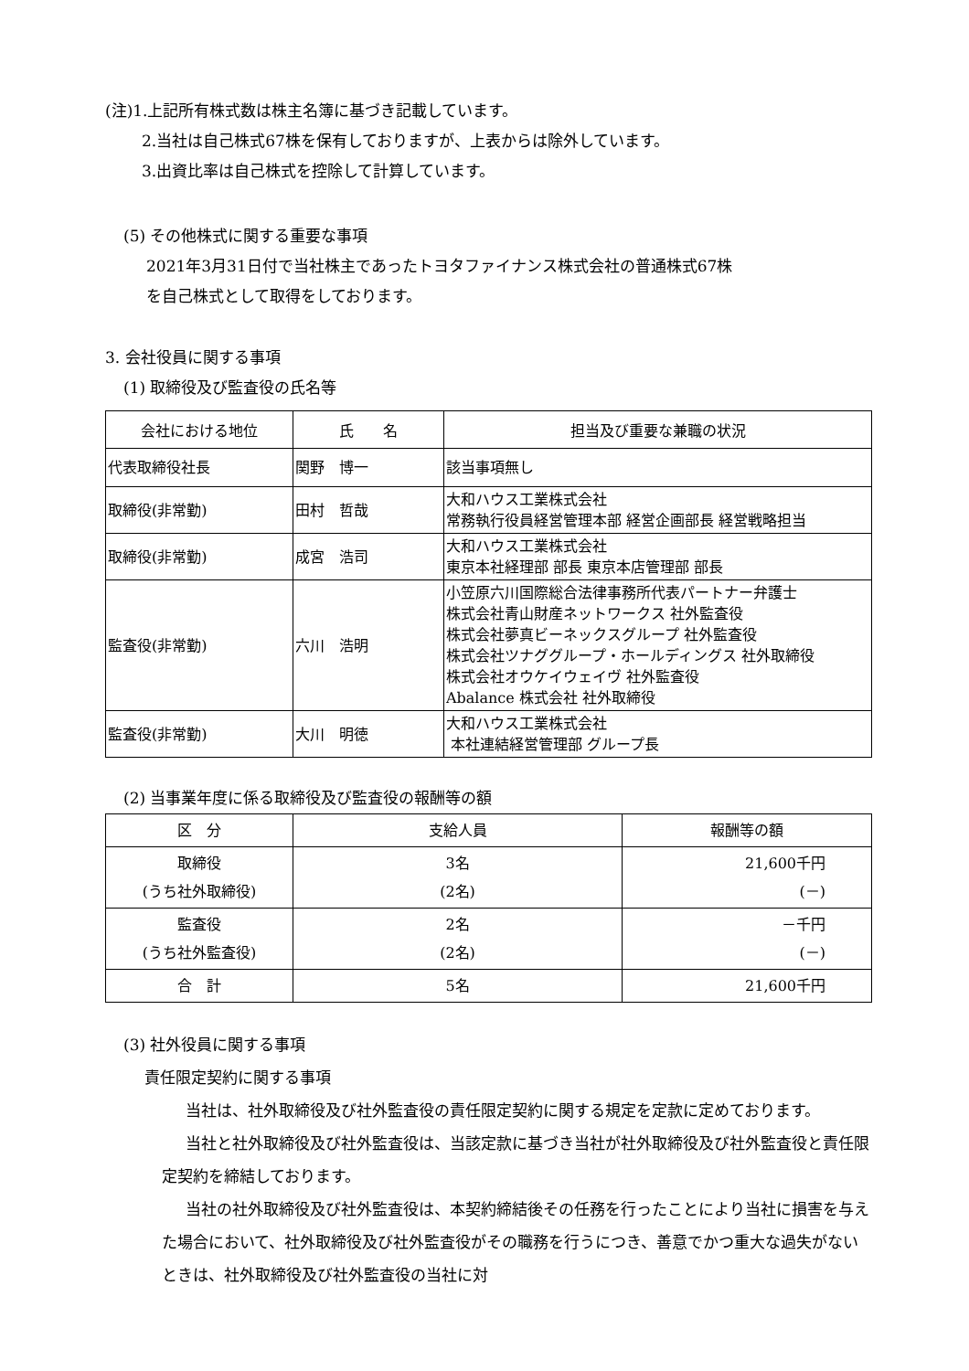(注)1.上記所有株式数は株主名簿に基づき記載しています。
2.当社は自己株式67株を保有しておりますが、上表からは除外しています。
3.出資比率は自己株式を控除して計算しています。
(5) その他株式に関する重要な事項
2021年3月31日付で当社株主であったトヨタファイナンス株式会社の普通株式67株
を自己株式として取得をしております。
3. 会社役員に関する事項
(1) 取締役及び監査役の氏名等
| 会社における地位 | 氏 名 | 担当及び重要な兼職の状況 |
| --- | --- | --- |
| 代表取締役社長 | 関野 博一 | 該当事項無し |
| 取締役(非常勤) | 田村 哲哉 | 大和ハウス工業株式会社 常務執行役員経営管理本部 経営企画部長 経営戦略担当 |
| 取締役(非常勤) | 成宮 浩司 | 大和ハウス工業株式会社 東京本社経理部 部長 東京本店管理部 部長 |
| 監査役(非常勤) | 六川 浩明 | 小笠原六川国際総合法律事務所代表パートナー弁護士 株式会社青山財産ネットワークス 社外監査役 株式会社夢真ビーネックスグループ 社外監査役 株式会社ツナググループ・ホールディングス 社外取締役 株式会社オウケイウェイヴ 社外監査役 Abalance 株式会社 社外取締役 |
| 監査役(非常勤) | 大川 明徳 | 大和ハウス工業株式会社 本社連結経営管理部 グループ長 |
(2) 当事業年度に係る取締役及び監査役の報酬等の額
| 区 分 | 支給人員 | 報酬等の額 |
| --- | --- | --- |
| 取締役 (うち社外取締役) | 3名 (2名) | 21,600千円 (－) |
| 監査役 (うち社外監査役) | 2名 (2名) | －千円 (－) |
| 合 計 | 5名 | 21,600千円 |
(3) 社外役員に関する事項
責任限定契約に関する事項
当社は、社外取締役及び社外監査役の責任限定契約に関する規定を定款に定めております。
当社と社外取締役及び社外監査役は、当該定款に基づき当社が社外取締役及び社外監査役と責任限定契約を締結しております。
当社の社外取締役及び社外監査役は、本契約締結後その任務を行ったことにより当社に損害を与えた場合において、社外取締役及び社外監査役がその職務を行うにつき、善意でかつ重大な過失がないときは、社外取締役及び社外監査役の当社に対